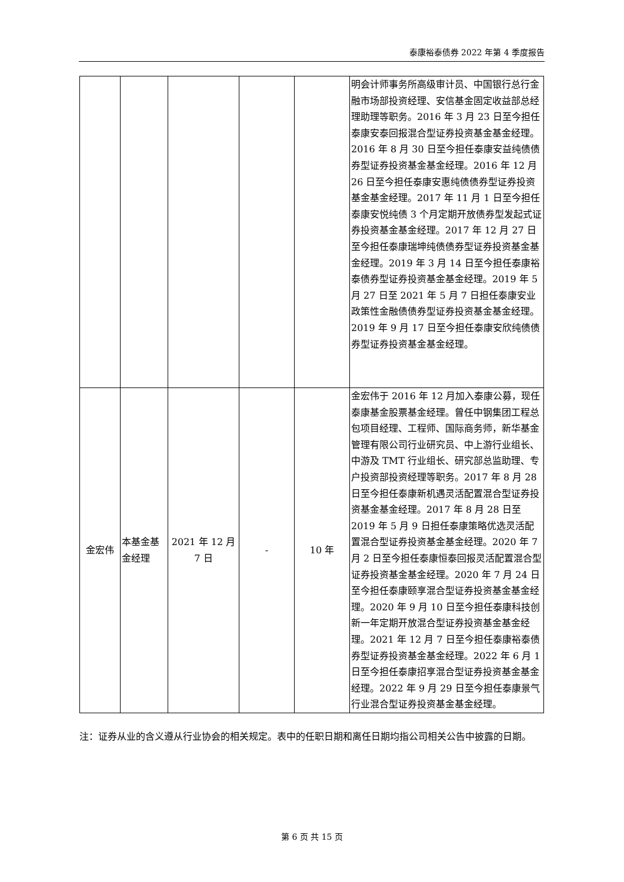泰康裕泰债券 2022 年第 4 季度报告
| | | | | | 明会计师事务所高级审计员、中国银行总行金融市场部投资经理、安信基金固定收益部总经理助理等职务。2016 年 3 月 23 日至今担任泰康安泰回报混合型证券投资基金基金经理。2016 年 8 月 30 日至今担任泰康安益纯债债券型证券投资基金基金经理。2016 年 12 月 26 日至今担任泰康安惠纯债债券型证券投资基金基金经理。2017 年 11 月 1 日至今担任泰康安悦纯债 3 个月定期开放债券型发起式证券投资基金基金经理。2017 年 12 月 27 日至今担任泰康瑞坤纯债债券型证券投资基金基金经理。2019 年 3 月 14 日至今担任泰康裕泰债券型证券投资基金基金经理。2019 年 5 月 27 日至 2021 年 5 月 7 日担任泰康安业政策性金融债债券型证券投资基金基金经理。2019 年 9 月 17 日至今担任泰康安欣纯债债券型证券投资基金基金经理。 |
| 金宏伟 | 本基金基金经理 | 2021 年 12 月 7 日 | - | 10 年 | 金宏伟于 2016 年 12 月加入泰康公募，现任泰康基金股票基金经理。曾任中钢集团工程总包项目经理、工程师、国际商务师，新华基金管理有限公司行业研究员、中上游行业组长、中游及 TMT 行业组长、研究部总监助理、专户投资部投资经理等职务。2017 年 8 月 28 日至今担任泰康新机遇灵活配置混合型证券投资基金基金经理。2017 年 8 月 28 日至 2019 年 5 月 9 日担任泰康策略优选灵活配置混合型证券投资基金基金经理。2020 年 7 月 2 日至今担任泰康恒泰回报灵活配置混合型证券投资基金基金经理。2020 年 7 月 24 日至今担任泰康颐享混合型证券投资基金基金经理。2020 年 9 月 10 日至今担任泰康科技创新一年定期开放混合型证券投资基金基金经理。2021 年 12 月 7 日至今担任泰康裕泰债券型证券投资基金基金经理。2022 年 6 月 1 日至今担任泰康招享混合型证券投资基金基金经理。2022 年 9 月 29 日至今担任泰康景气行业混合型证券投资基金基金经理。 |
注：证券从业的含义遵从行业协会的相关规定。表中的任职日期和离任日期均指公司相关公告中披露的日期。
第 6 页 共 15 页